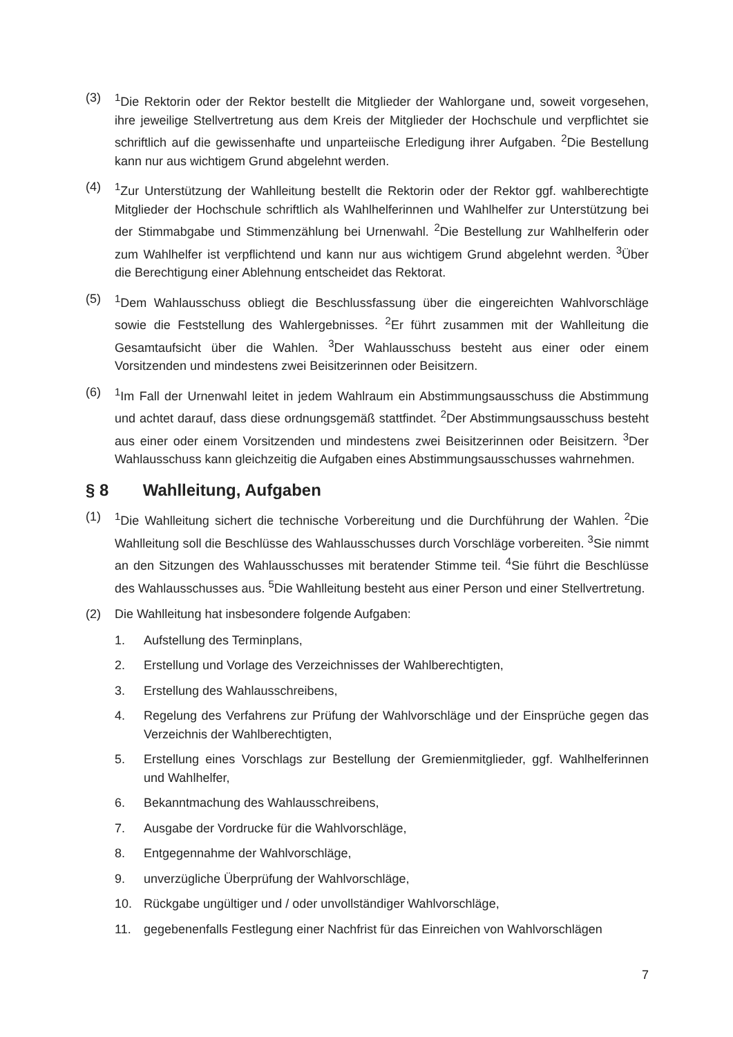(3) <sup>1</sup> Die Rektorin oder der Rektor bestellt die Mitglieder der Wahlorgane und, soweit vorgesehen, ihre jeweilige Stellvertretung aus dem Kreis der Mitglieder der Hochschule und verpflichtet sie schriftlich auf die gewissenhafte und unparteiische Erledigung ihrer Aufgaben. <sup>2</sup>Die Bestellung kann nur aus wichtigem Grund abgelehnt werden.
(4) <sup>1</sup> Zur Unterstützung der Wahlleitung bestellt die Rektorin oder der Rektor ggf. wahlberechtigte Mitglieder der Hochschule schriftlich als Wahlhelferinnen und Wahlhelfer zur Unterstützung bei der Stimmabgabe und Stimmenzählung bei Urnenwahl. <sup>2</sup>Die Bestellung zur Wahlhelferin oder zum Wahlhelfer ist verpflichtend und kann nur aus wichtigem Grund abgelehnt werden. <sup>3</sup>Über die Berechtigung einer Ablehnung entscheidet das Rektorat.
(5) <sup>1</sup> Dem Wahlausschuss obliegt die Beschlussfassung über die eingereichten Wahlvorschläge sowie die Feststellung des Wahlergebnisses. <sup>2</sup>Er führt zusammen mit der Wahlleitung die Gesamtaufsicht über die Wahlen. <sup>3</sup>Der Wahlausschuss besteht aus einer oder einem Vorsitzenden und mindestens zwei Beisitzerinnen oder Beisitzern.
(6) <sup>1</sup> Im Fall der Urnenwahl leitet in jedem Wahlraum ein Abstimmungsausschuss die Abstimmung und achtet darauf, dass diese ordnungsgemäß stattfindet. <sup>2</sup>Der Abstimmungsausschuss besteht aus einer oder einem Vorsitzenden und mindestens zwei Beisitzerinnen oder Beisitzern. <sup>3</sup>Der Wahlausschuss kann gleichzeitig die Aufgaben eines Abstimmungsausschusses wahrnehmen.
§ 8 Wahlleitung, Aufgaben
(1) <sup>1</sup> Die Wahlleitung sichert die technische Vorbereitung und die Durchführung der Wahlen. <sup>2</sup>Die Wahlleitung soll die Beschlüsse des Wahlausschusses durch Vorschläge vorbereiten. <sup>3</sup>Sie nimmt an den Sitzungen des Wahlausschusses mit beratender Stimme teil. <sup>4</sup>Sie führt die Beschlüsse des Wahlausschusses aus. <sup>5</sup>Die Wahlleitung besteht aus einer Person und einer Stellvertretung.
(2) Die Wahlleitung hat insbesondere folgende Aufgaben:
1. Aufstellung des Terminplans,
2. Erstellung und Vorlage des Verzeichnisses der Wahlberechtigten,
3. Erstellung des Wahlausschreibens,
4. Regelung des Verfahrens zur Prüfung der Wahlvorschläge und der Einsprüche gegen das Verzeichnis der Wahlberechtigten,
5. Erstellung eines Vorschlags zur Bestellung der Gremienmitglieder, ggf. Wahlhelferinnen und Wahlhelfer,
6. Bekanntmachung des Wahlausschreibens,
7. Ausgabe der Vordrucke für die Wahlvorschläge,
8. Entgegennahme der Wahlvorschläge,
9. unverzügliche Überprüfung der Wahlvorschläge,
10. Rückgabe ungültiger und / oder unvollständiger Wahlvorschläge,
11. gegebenenfalls Festlegung einer Nachfrist für das Einreichen von Wahlvorschlägen
7